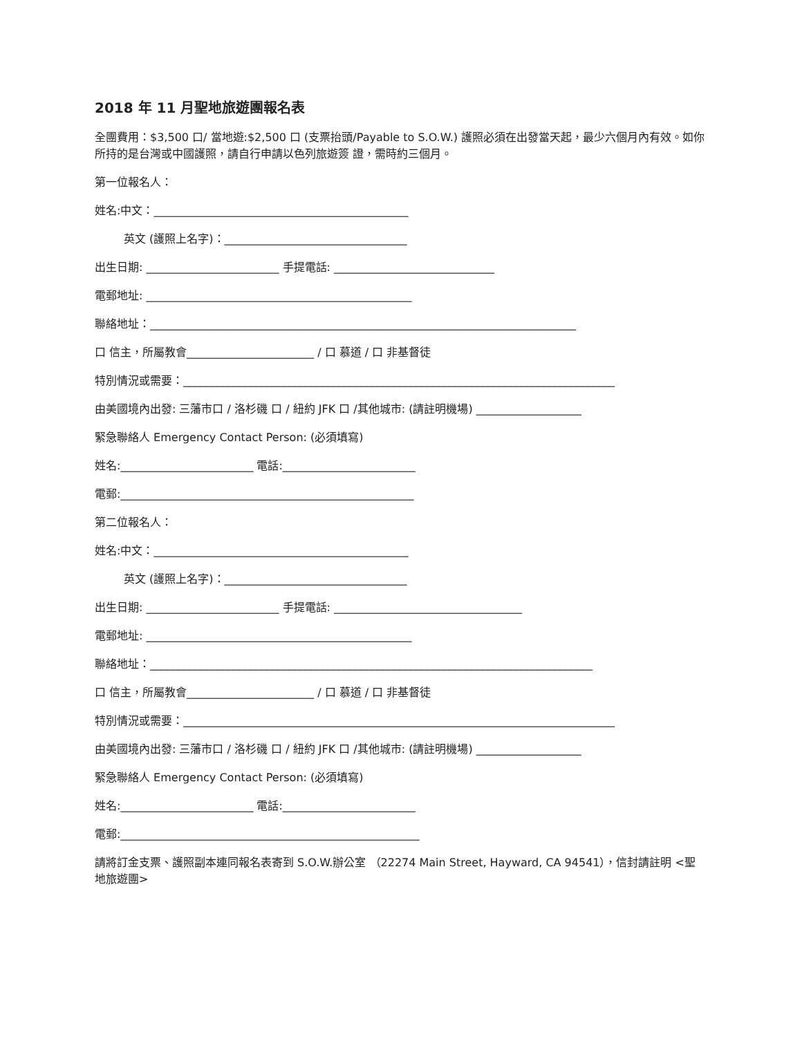2018 年 11 月聖地旅遊團報名表
全團費用：$3,500 口/ 當地遊:$2,500 口 (支票抬頭/Payable to S.O.W.) 護照必須在出發當天起，最少六個月內有效。如你所持的是台灣或中國護照，請自行申請以色列旅遊簽 證，需時約三個月。
第一位報名人：
姓名:中文：______________________________________________
英文 (護照上名字)：_________________________________
出生日期: ________________________ 手提電話: _____________________________
電郵地址: ________________________________________________
聯絡地址：_____________________________________________________________________________
口 信主，所屬教會_______________________ / 口 慕道 / 口 非基督徒
特別情況或需要：______________________________________________________________________________
由美國境內出發: 三藩市口 / 洛杉磯 口 / 紐約 JFK 口 /其他城市: (請註明機場) ___________________
緊急聯絡人 Emergency Contact Person: (必須填寫)
姓名:________________________ 電話:________________________
電郵:_____________________________________________________
第二位報名人：
姓名:中文：______________________________________________
英文 (護照上名字)：_________________________________
出生日期: ________________________ 手提電話: __________________________________
電郵地址: ________________________________________________
聯絡地址：________________________________________________________________________________
口 信主，所屬教會_______________________ / 口 慕道 / 口 非基督徒
特別情況或需要：______________________________________________________________________________
由美國境內出發: 三藩市口 / 洛杉磯 口 / 紐約 JFK 口 /其他城市: (請註明機場) ___________________
緊急聯絡人 Emergency Contact Person: (必須填寫)
姓名:________________________ 電話:________________________
電郵:______________________________________________________
請將訂金支票、護照副本連同報名表寄到 S.O.W.辦公室 （22274 Main Street, Hayward, CA 94541），信封請註明 <聖地旅遊團>